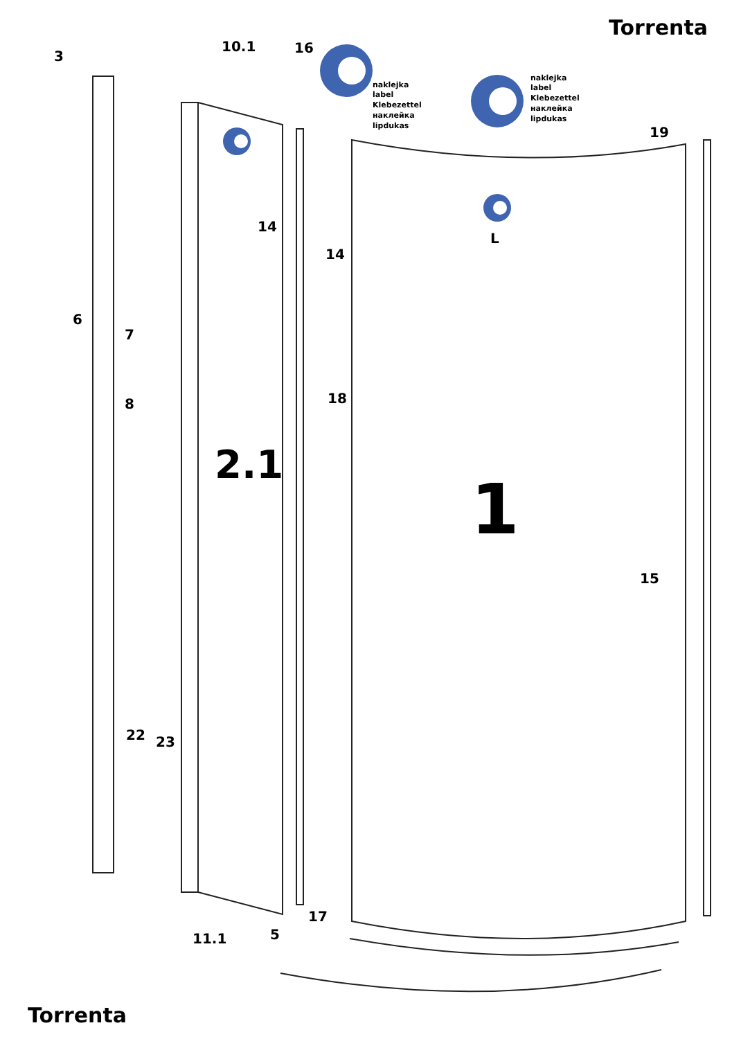Torrenta
naklejka
label
Klebezettel
наклейка
lipdukas
naklejka
label
Klebezettel
наклейка
lipdukas
2.1
1
3
10.1
16
19
14
14
L
6
7
8
18
15
22
23
17
11.1
5
Torrenta